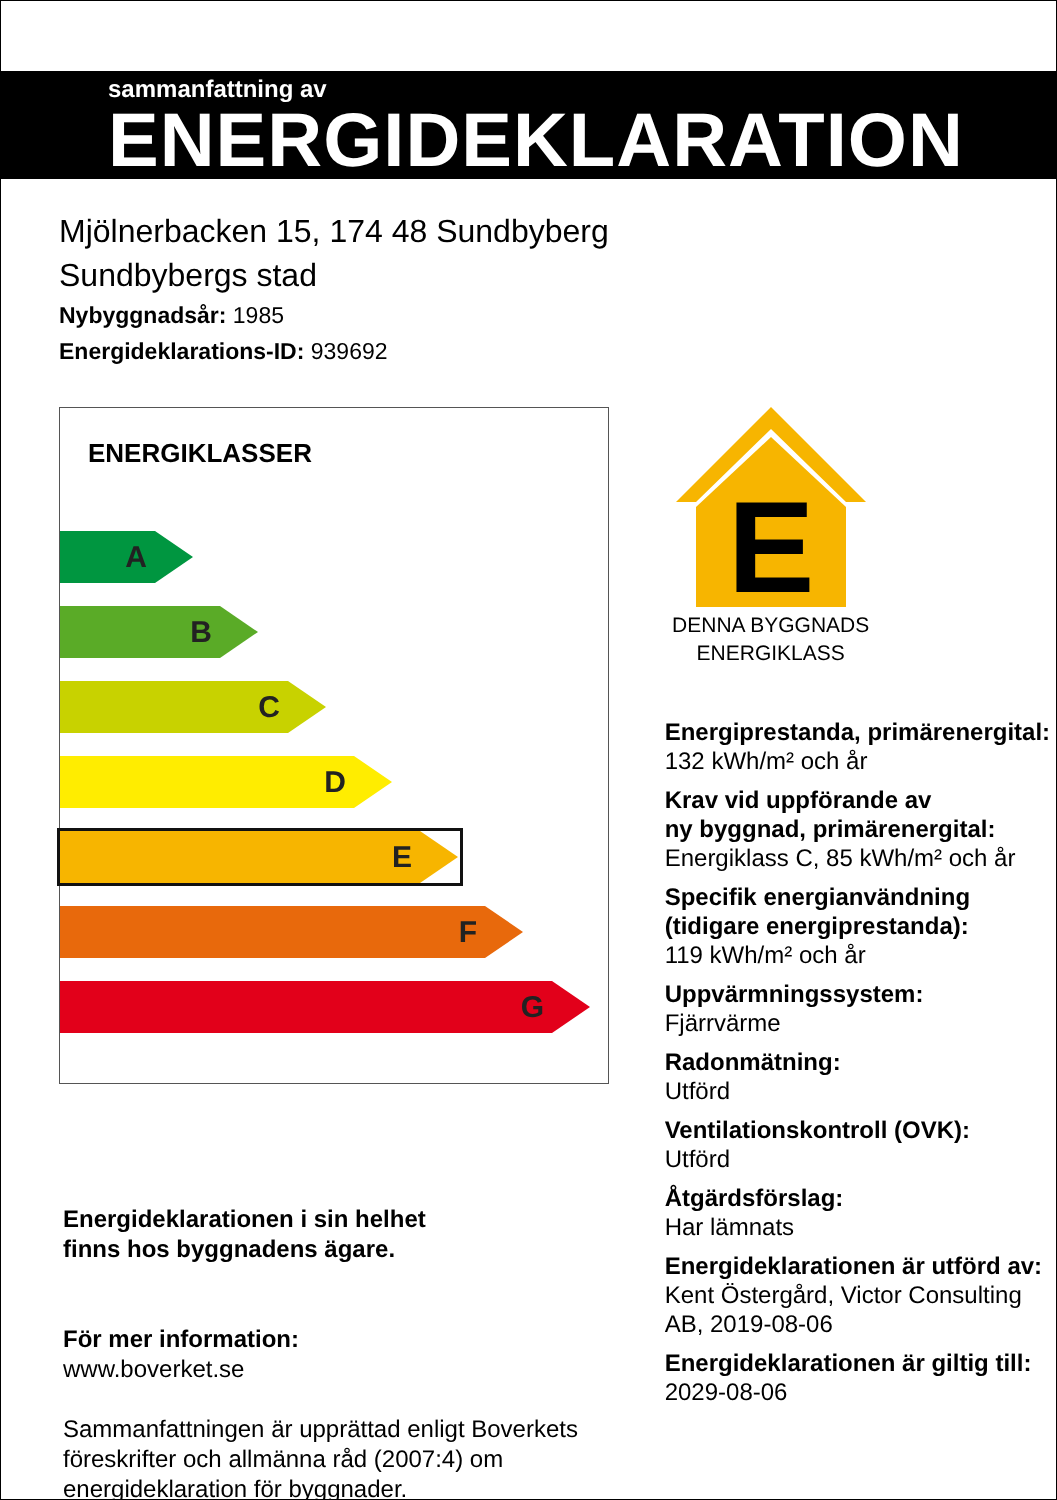sammanfattning av
ENERGIDEKLARATION
Mjölnerbacken 15, 174 48 Sundbyberg
Sundbybergs stad
Nybyggnadsår: 1985
Energideklarations-ID: 939692
ENERGIKLASSER
A
B
C
D
E
F
G
Energideklarationen i sin helhet
finns hos byggnadens ägare.
För mer information:
www.boverket.se
Sammanfattningen är upprättad enligt Boverkets föreskrifter och allmänna råd (2007:4) om energideklaration för byggnader.
E
DENNA BYGGNADS
ENERGIKLASS
Energiprestanda, primärenergital:
132 kWh/m² och år
Krav vid uppförande av
ny byggnad, primärenergital:
Energiklass C, 85 kWh/m² och år
Specifik energianvändning
(tidigare energiprestanda):
119 kWh/m² och år
Uppvärmningssystem:
Fjärrvärme
Radonmätning:
Utförd
Ventilationskontroll (OVK):
Utförd
Åtgärdsförslag:
Har lämnats
Energideklarationen är utförd av:
Kent Östergård, Victor Consulting AB, 2019-08-06
Energideklarationen är giltig till:
2029-08-06